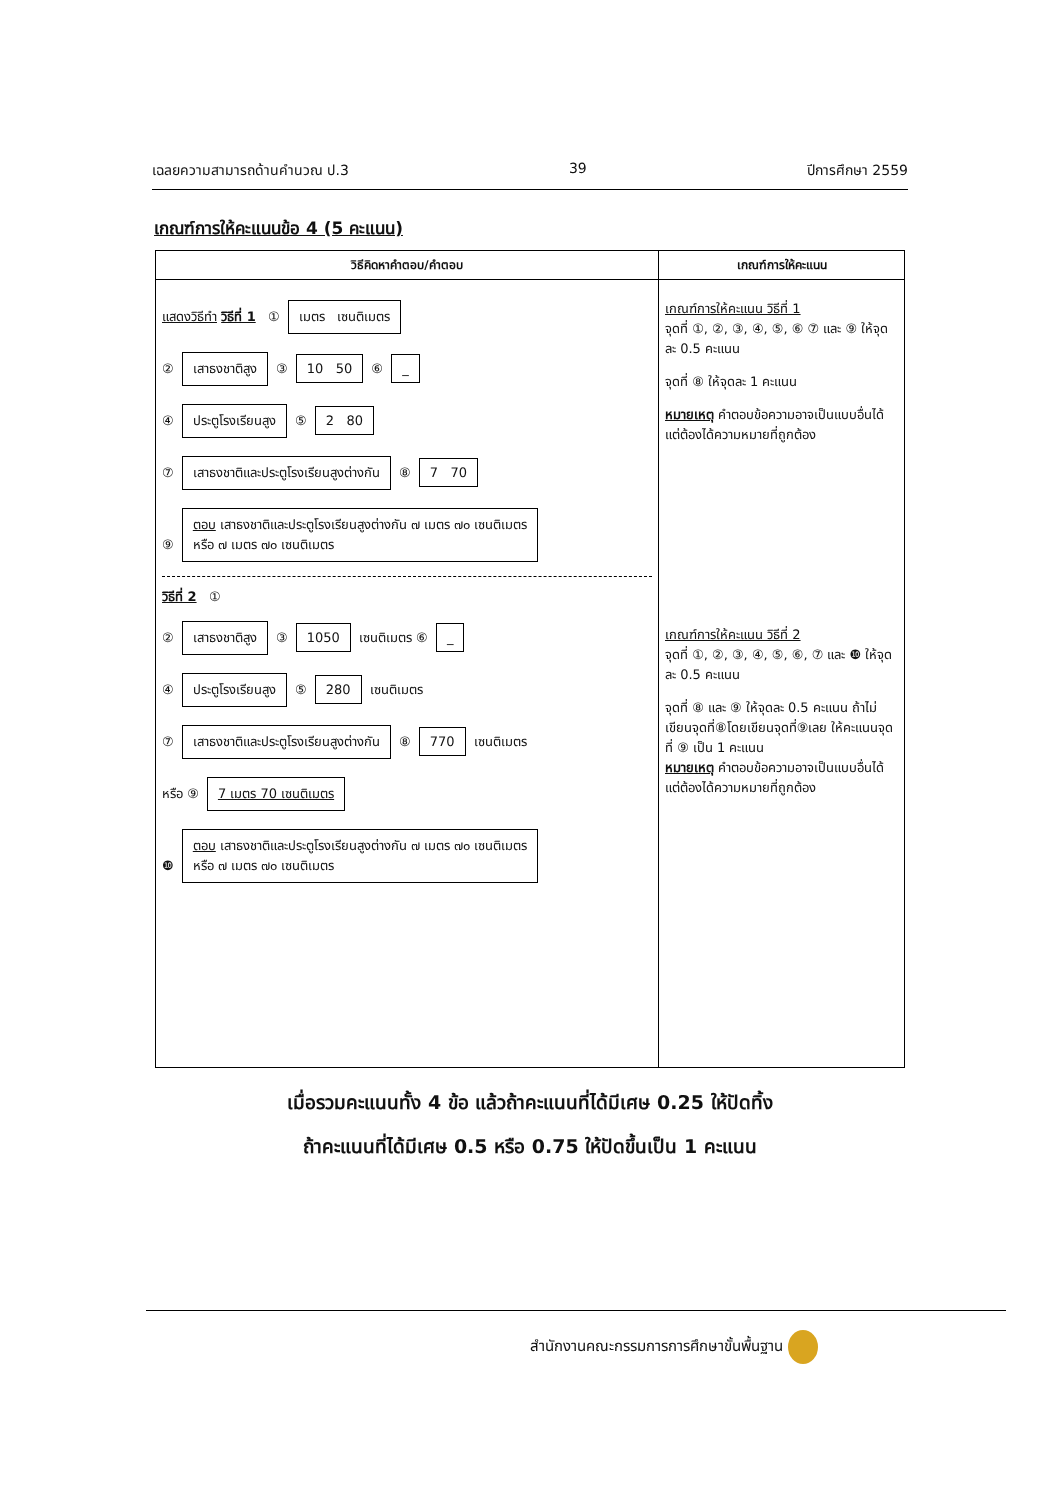เฉลยความสามารถด้านคำนวณ ป.3 39 ปีการศึกษา 2559
เกณฑ์การให้คะแนนข้อ 4 (5 คะแนน)
| วิธีคิดหาคำตอบ/คำตอบ | เกณฑ์การให้คะแนน |
| --- | --- |
| แสดงวิธีทำ วิธีที่ 1 ① เมตร เซนติเมตร ② เสาธงชาติสูง ③ 10 50 ⑥ _ ④ ประตูโรงเรียนสูง ⑤ 2 80 ⑦ เสาธงชาติและประตูโรงเรียนสูงต่างกัน ⑧ 7 70 ⑨ ตอบ เสาธงชาติและประตูโรงเรียนสูงต่างกัน ๗ เมตร ๗๐ เซนติเมตร หรือ ๗ เมตร ๗๐ เซนติเมตร วิธีที่ 2 ① ② เสาธงชาติสูง ③ 1050 เซนติเมตร ⑥ _ ④ ประตูโรงเรียนสูง ⑤ 280 เซนติเมตร ⑦ เสาธงชาติและประตูโรงเรียนสูงต่างกัน ⑧ 770 เซนติเมตร หรือ ⑨ 7 เมตร 70 เซนติเมตร ❿ ตอบ เสาธงชาติและประตูโรงเรียนสูงต่างกัน ๗ เมตร ๗๐ เซนติเมตร หรือ ๗ เมตร ๗๐ เซนติเมตร | เกณฑ์การให้คะแนน วิธีที่ 1 จุดที่ ①, ②, ③, ④, ⑤, ⑥ ⑦ และ ⑨ ให้จุดละ 0.5 คะแนน จุดที่ ⑧ ให้จุดละ 1 คะแนน หมายเหตุ คำตอบข้อความอาจเป็นแบบอื่นได้แต่ต้องได้ความหมายที่ถูกต้อง เกณฑ์การให้คะแนน วิธีที่ 2 จุดที่ ①, ②, ③, ④, ⑤, ⑥, ⑦ และ ❿ ให้จุดละ 0.5 คะแนน จุดที่ ⑧ และ ⑨ ให้จุดละ 0.5 คะแนน ถ้าไม่เขียนจุดที่⑧โดยเขียนจุดที่⑨เลย ให้คะแนนจุดที่ ⑨ เป็น 1 คะแนน หมายเหตุ คำตอบข้อความอาจเป็นแบบอื่นได้ แต่ต้องได้ความหมายที่ถูกต้อง |
เมื่อรวมคะแนนทั้ง 4 ข้อ แล้วถ้าคะแนนที่ได้มีเศษ 0.25 ให้ปัดทิ้ง
ถ้าคะแนนที่ได้มีเศษ 0.5 หรือ 0.75 ให้ปัดขึ้นเป็น 1 คะแนน
สำนักงานคณะกรรมการการศึกษาขั้นพื้นฐาน